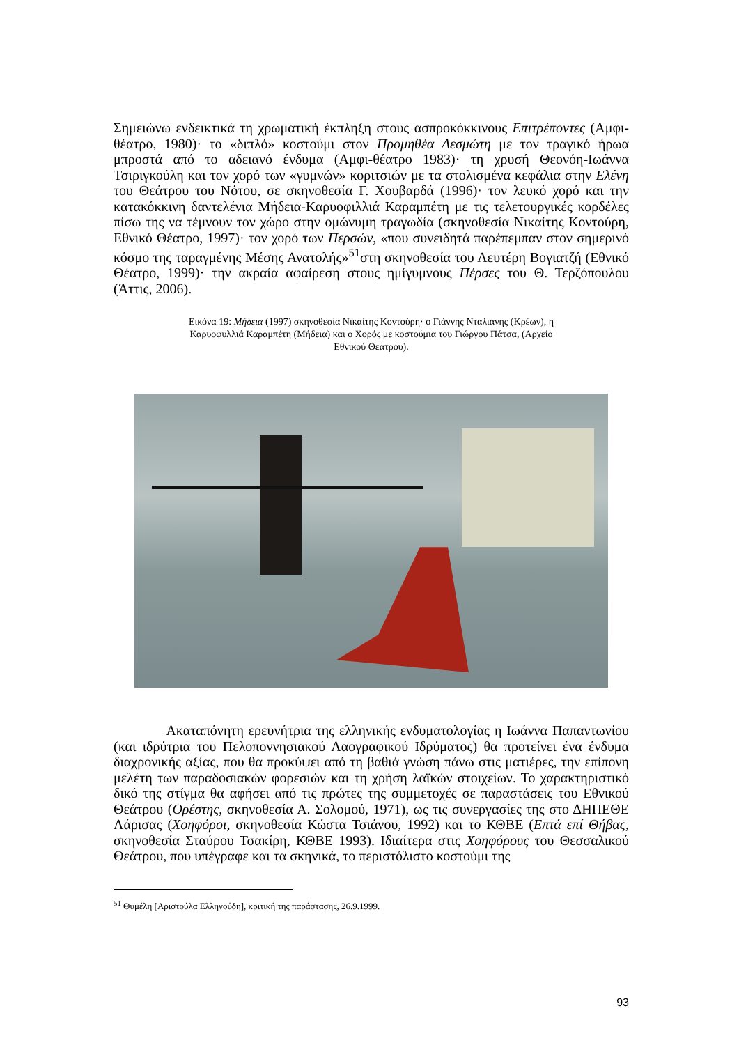Σημειώνω ενδεικτικά τη χρωματική έκπληξη στους ασπροκόκκινους Επιτρέποντες (Αμφι-θέατρο, 1980)· το «διπλό» κοστούμι στον Προμηθέα Δεσμώτη με τον τραγικό ήρωα μπροστά από το αδειανό ένδυμα (Αμφι-θέατρο 1983)· τη χρυσή Θεονόη-Ιωάννα Τσιριγκούλη και τον χορό των «γυμνών» κοριτσιών με τα στολισμένα κεφάλια στην Ελένη του Θεάτρου του Νότου, σε σκηνοθεσία Γ. Χουβαρδά (1996)· τον λευκό χορό και την κατακόκκινη δαντελένια Μήδεια-Καρυοφιλλιά Καραμπέτη με τις τελετουργικές κορδέλες πίσω της να τέμνουν τον χώρο στην ομώνυμη τραγωδία (σκηνοθεσία Νικαίτης Κοντούρη, Εθνικό Θέατρο, 1997)· τον χορό των Περσών, «που συνειδητά παρέπεμπαν στον σημερινό κόσμο της ταραγμένης Μέσης Ανατολής»<sup>51</sup>στη σκηνοθεσία του Λευτέρη Βογιατζή (Εθνικό Θέατρο, 1999)· την ακραία αφαίρεση στους ημίγυμνους Πέρσες του Θ. Τερζόπουλου (Άττις, 2006).
Εικόνα 19: Μήδεια (1997) σκηνοθεσία Νικαίτης Κοντούρη· ο Γιάννης Νταλιάνης (Κρέων), η Καρυοφυλλιά Καραμπέτη (Μήδεια) και ο Χορός με κοστούμια του Γιώργου Πάτσα, (Αρχείο Εθνικού Θεάτρου).
Ακαταπόνητη ερευνήτρια της ελληνικής ενδυματολογίας η Ιωάννα Παπαντωνίου (και ιδρύτρια του Πελοποννησιακού Λαογραφικού Ιδρύματος) θα προτείνει ένα ένδυμα διαχρονικής αξίας, που θα προκύψει από τη βαθιά γνώση πάνω στις ματιέρες, την επίπονη μελέτη των παραδοσιακών φορεσιών και τη χρήση λαϊκών στοιχείων. Το χαρακτηριστικό δικό της στίγμα θα αφήσει από τις πρώτες της συμμετοχές σε παραστάσεις του Εθνικού Θεάτρου (Ορέστης, σκηνοθεσία Α. Σολομού, 1971), ως τις συνεργασίες της στο ΔΗΠΕΘΕ Λάρισας (Χοηφόροι, σκηνοθεσία Κώστα Τσιάνου, 1992) και το ΚΘΒΕ (Επτά επί Θήβας, σκηνοθεσία Σταύρου Τσακίρη, ΚΘΒΕ 1993). Ιδιαίτερα στις Χοηφόρους του Θεσσαλικού Θεάτρου, που υπέγραφε και τα σκηνικά, το περιστόλιστο κοστούμι της
<sup>51</sup> Θυμέλη [Αριστούλα Ελληνούδη], κριτική της παράστασης, 26.9.1999.
93